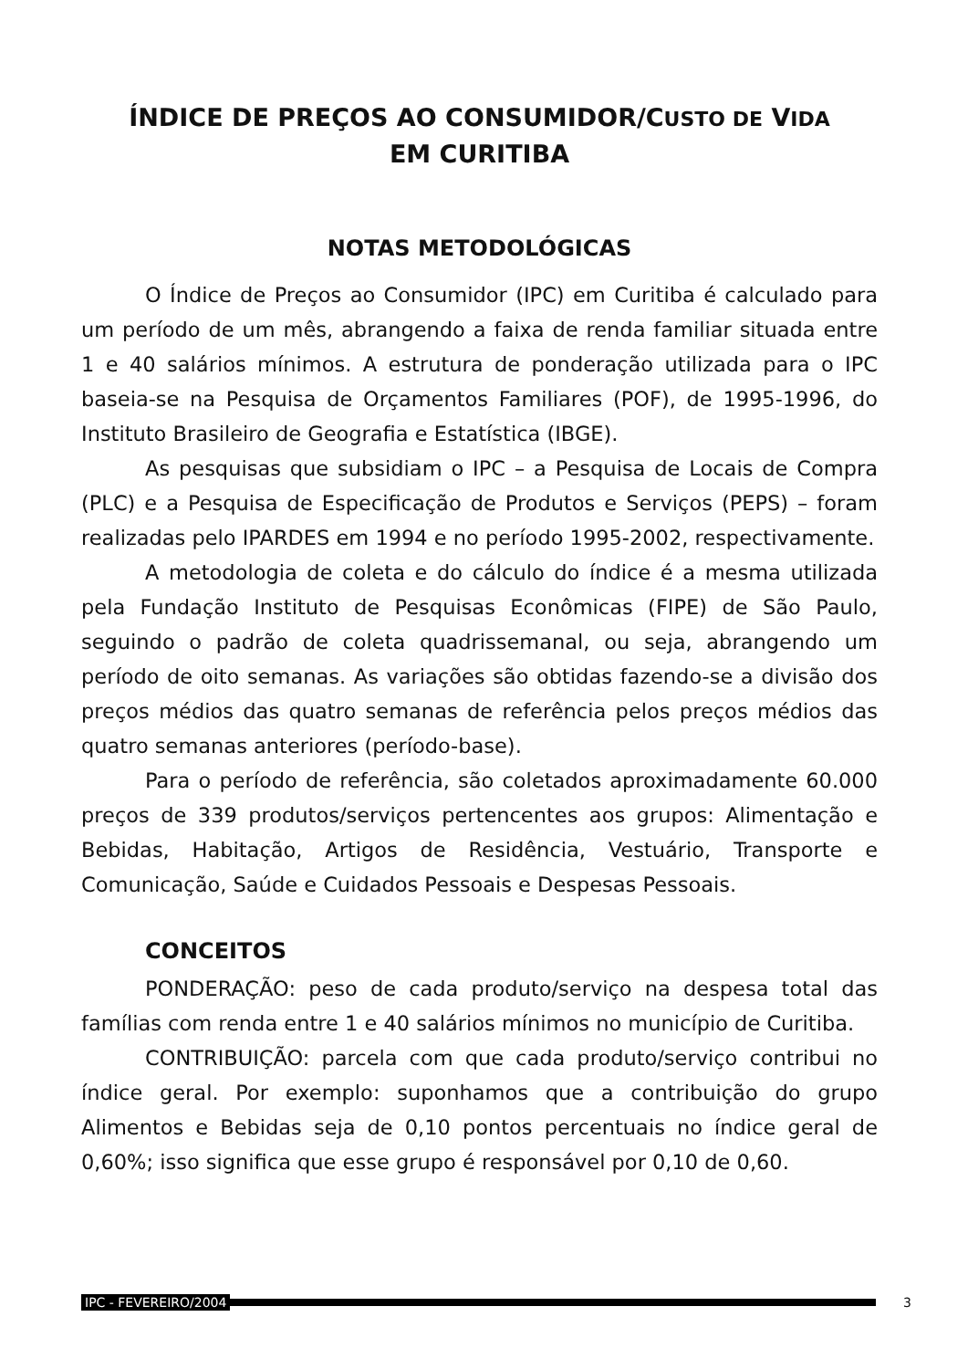ÍNDICE DE PREÇOS AO CONSUMIDOR/CUSTO DE VIDA
EM CURITIBA
NOTAS METODOLÓGICAS
O Índice de Preços ao Consumidor (IPC) em Curitiba é calculado para um período de um mês, abrangendo a faixa de renda familiar situada entre 1 e 40 salários mínimos. A estrutura de ponderação utilizada para o IPC baseia-se na Pesquisa de Orçamentos Familiares (POF), de 1995-1996, do Instituto Brasileiro de Geografia e Estatística (IBGE).
As pesquisas que subsidiam o IPC – a Pesquisa de Locais de Compra (PLC) e a Pesquisa de Especificação de Produtos e Serviços (PEPS) – foram realizadas pelo IPARDES em 1994 e no período 1995-2002, respectivamente.
A metodologia de coleta e do cálculo do índice é a mesma utilizada pela Fundação Instituto de Pesquisas Econômicas (FIPE) de São Paulo, seguindo o padrão de coleta quadrissemanal, ou seja, abrangendo um período de oito semanas. As variações são obtidas fazendo-se a divisão dos preços médios das quatro semanas de referência pelos preços médios das quatro semanas anteriores (período-base).
Para o período de referência, são coletados aproximadamente 60.000 preços de 339 produtos/serviços pertencentes aos grupos: Alimentação e Bebidas, Habitação, Artigos de Residência, Vestuário, Transporte e Comunicação, Saúde e Cuidados Pessoais e Despesas Pessoais.
CONCEITOS
PONDERAÇÃO: peso de cada produto/serviço na despesa total das famílias com renda entre 1 e 40 salários mínimos no município de Curitiba.
CONTRIBUIÇÃO: parcela com que cada produto/serviço contribui no índice geral. Por exemplo: suponhamos que a contribuição do grupo Alimentos e Bebidas seja de 0,10 pontos percentuais no índice geral de 0,60%; isso significa que esse grupo é responsável por 0,10 de 0,60.
IPC - FEVEREIRO/2004 3